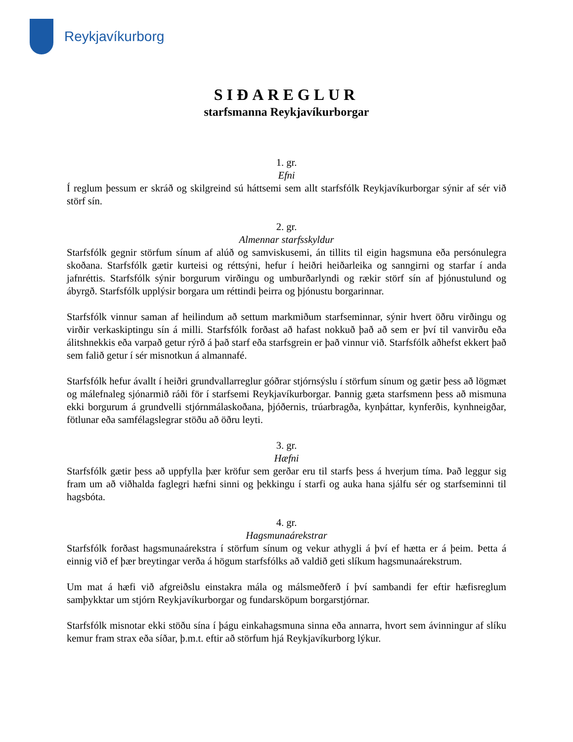Reykjavíkurborg
SIÐAREGLUR
starfsmanna Reykjavíkurborgar
1. gr.
Efni
Í reglum þessum er skráð og skilgreind sú háttsemi sem allt starfsfólk Reykjavíkurborgar sýnir af sér við störf sín.
2. gr.
Almennar starfsskyldur
Starfsfólk gegnir störfum sínum af alúð og samviskusemi, án tillits til eigin hagsmuna eða persónulegra skoðana. Starfsfólk gætir kurteisi og réttsýni, hefur í heiðri heiðarleika og sanngirni og starfar í anda jafnréttis. Starfsfólk sýnir borgurum virðingu og umburðarlyndi og rækir störf sín af þjónustulund og ábyrgð. Starfsfólk upplýsir borgara um réttindi þeirra og þjónustu borgarinnar.
Starfsfólk vinnur saman af heilindum að settum markmiðum starfseminnar, sýnir hvert öðru virðingu og virðir verkaskiptingu sín á milli. Starfsfólk forðast að hafast nokkuð það að sem er því til vanvirðu eða álitshnekkis eða varpað getur rýrð á það starf eða starfsgrein er það vinnur við. Starfsfólk aðhefst ekkert það sem falið getur í sér misnotkun á almannafé.
Starfsfólk hefur ávallt í heiðri grundvallarreglur góðrar stjórnsýslu í störfum sínum og gætir þess að lögmæt og málefnaleg sjónarmið ráði för í starfsemi Reykjavíkurborgar. Þannig gæta starfsmenn þess að mismuna ekki borgurum á grundvelli stjórnmálaskoðana, þjóðernis, trúarbragða, kynþáttar, kynferðis, kynhneigðar, fötlunar eða samfélagslegrar stöðu að öðru leyti.
3. gr.
Hæfni
Starfsfólk gætir þess að uppfylla þær kröfur sem gerðar eru til starfs þess á hverjum tíma. Það leggur sig fram um að viðhalda faglegri hæfni sinni og þekkingu í starfi og auka hana sjálfu sér og starfseminni til hagsbóta.
4. gr.
Hagsmunaárekstrar
Starfsfólk forðast hagsmunaárekstra í störfum sínum og vekur athygli á því ef hætta er á þeim. Þetta á einnig við ef þær breytingar verða á högum starfsfólks að valdið geti slíkum hagsmunaárekstrum.
Um mat á hæfi við afgreiðslu einstakra mála og málsmeðferð í því sambandi fer eftir hæfisreglum samþykktar um stjórn Reykjavíkurborgar og fundarsköpum borgarstjórnar.
Starfsfólk misnotar ekki stöðu sína í þágu einkahagsmuna sinna eða annarra, hvort sem ávinningur af slíku kemur fram strax eða síðar, þ.m.t. eftir að störfum hjá Reykjavíkurborg lýkur.